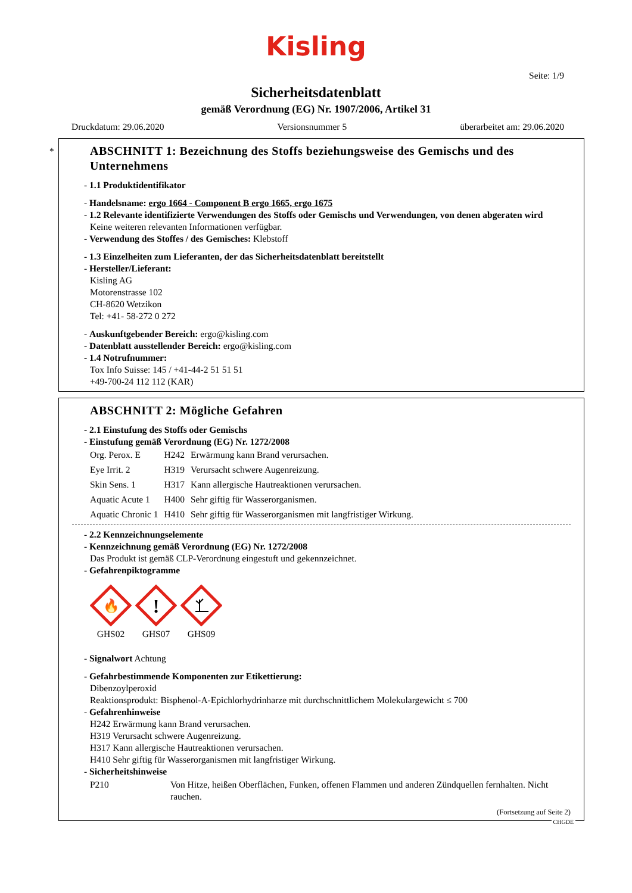Kisling
Seite: 1/9
Sicherheitsdatenblatt
gemäß Verordnung (EG) Nr. 1907/2006, Artikel 31
Druckdatum: 29.06.2020 Versionsnummer 5 überarbeitet am: 29.06.2020
*
ABSCHNITT 1: Bezeichnung des Stoffs beziehungsweise des Gemischs und des Unternehmens
- 1.1 Produktidentifikator
- Handelsname: ergo 1664 - Component B ergo 1665, ergo 1675
- 1.2 Relevante identifizierte Verwendungen des Stoffs oder Gemischs und Verwendungen, von denen abgeraten wird
Keine weiteren relevanten Informationen verfügbar.
- Verwendung des Stoffes / des Gemisches: Klebstoff
- 1.3 Einzelheiten zum Lieferanten, der das Sicherheitsdatenblatt bereitstellt
- Hersteller/Lieferant:
Kisling AG
Motorenstrasse 102
CH-8620 Wetzikon
Tel: +41- 58-272 0 272
- Auskunftgebender Bereich: ergo@kisling.com
- Datenblatt ausstellender Bereich: ergo@kisling.com
- 1.4 Notrufnummer:
Tox Info Suisse: 145 / +41-44-2 51 51 51
+49-700-24 112 112 (KAR)
ABSCHNITT 2: Mögliche Gefahren
- 2.1 Einstufung des Stoffs oder Gemischs
- Einstufung gemäß Verordnung (EG) Nr. 1272/2008
| Org. Perox. E | H242 | Erwärmung kann Brand verursachen. |
| Eye Irrit. 2 | H319 | Verursacht schwere Augenreizung. |
| Skin Sens. 1 | H317 | Kann allergische Hautreaktionen verursachen. |
| Aquatic Acute 1 | H400 | Sehr giftig für Wasserorganismen. |
| Aquatic Chronic 1 | H410 | Sehr giftig für Wasserorganismen mit langfristiger Wirkung. |
- 2.2 Kennzeichnungselemente
- Kennzeichnung gemäß Verordnung (EG) Nr. 1272/2008
Das Produkt ist gemäß CLP-Verordnung eingestuft und gekennzeichnet.
- Gefahrenpiktogramme
🔥
GHS02
!
GHS07
GHS09
- Signalwort Achtung
- Gefahrbestimmende Komponenten zur Etikettierung:
Dibenzoylperoxid
Reaktionsprodukt: Bisphenol-A-Epichlorhydrinharze mit durchschnittlichem Molekulargewicht ≤ 700
- Gefahrenhinweise
H242 Erwärmung kann Brand verursachen.
H319 Verursacht schwere Augenreizung.
H317 Kann allergische Hautreaktionen verursachen.
H410 Sehr giftig für Wasserorganismen mit langfristiger Wirkung.
- Sicherheitshinweise
| P210 | Von Hitze, heißen Oberflächen, Funken, offenen Flammen und anderen Zündquellen fernhalten. Nicht rauchen. |
(Fortsetzung auf Seite 2)
CHGDE